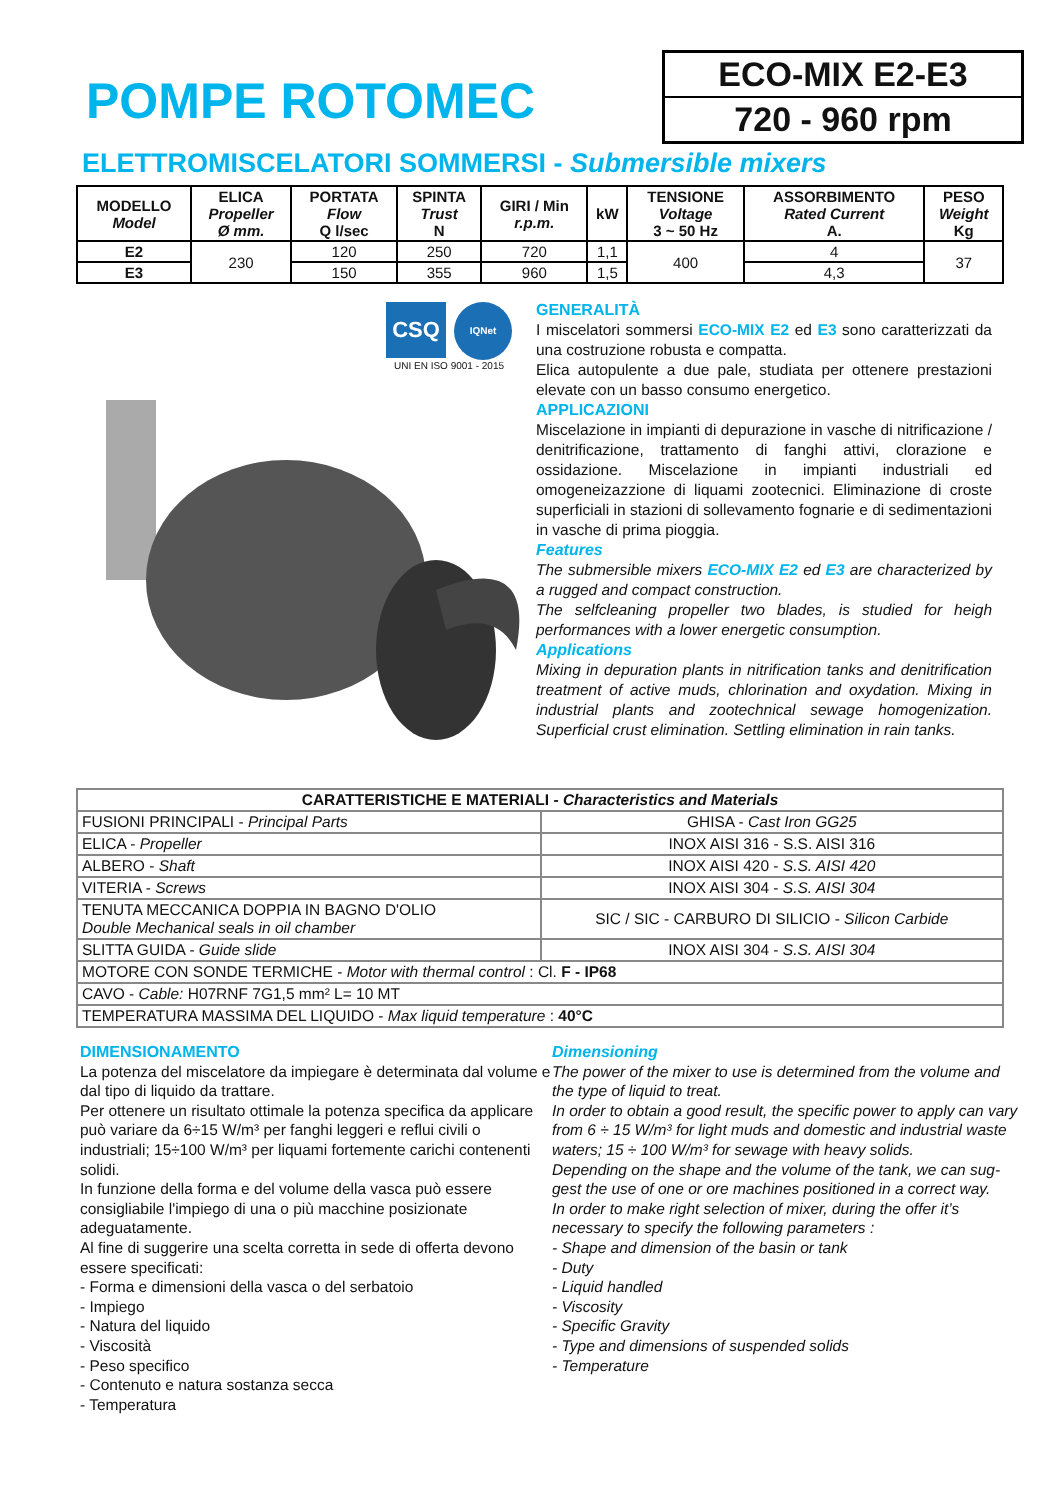POMPE ROTOMEC
ECO-MIX E2-E3
720 - 960 rpm
ELETTROMISCELATORI SOMMERSI - Submersible mixers
| MODELLO Model | ELICA Propeller Ø mm. | PORTATA Flow Q l/sec | SPINTA Trust N | GIRI / Min r.p.m. | kW | TENSIONE Voltage 3 ~ 50 Hz | ASSORBIMENTO Rated Current A. | PESO Weight Kg |
| --- | --- | --- | --- | --- | --- | --- | --- | --- |
| E2 | 230 | 120 | 250 | 720 | 1,1 | 400 | 4 | 37 |
| E3 | | 150 | 355 | 960 | 1,5 | | 4,3 | |
CSQ
IQNet
UNI EN ISO 9001 - 2015
GENERALITÀ
I miscelatori sommersi ECO-MIX E2 ed E3 sono caratterizzati da una costruzione robusta e compatta.
Elica autopulente a due pale, studiata per ottenere prestazioni elevate con un basso consumo energetico.
APPLICAZIONI
Miscelazione in impianti di depurazione in vasche di nitrificazione / denitrificazione, trattamento di fanghi attivi, clorazione e ossidazione. Miscelazione in impianti industriali ed omogeneizazzione di liquami zootecnici. Eliminazione di croste superficiali in stazioni di sollevamento fognarie e di sedimentazioni in vasche di prima pioggia.
Features
The submersible mixers ECO-MIX E2 ed E3 are characterized by a rugged and compact construction.
The selfcleaning propeller two blades, is studied for heigh performances with a lower energetic consumption.
Applications
Mixing in depuration plants in nitrification tanks and denitrification treatment of active muds, chlorination and oxydation. Mixing in industrial plants and zootechnical sewage homogenization. Superficial crust elimination. Settling elimination in rain tanks.
| CARATTERISTICHE E MATERIALI - Characteristics and Materials | |
| --- | --- |
| FUSIONI PRINCIPALI - Principal Parts | GHISA - Cast Iron GG25 |
| ELICA - Propeller | INOX AISI 316 - S.S. AISI 316 |
| ALBERO - Shaft | INOX AISI 420 - S.S. AISI 420 |
| VITERIA - Screws | INOX AISI 304 - S.S. AISI 304 |
| TENUTA MECCANICA DOPPIA IN BAGNO D'OLIO Double Mechanical seals in oil chamber | SIC / SIC - CARBURO DI SILICIO - Silicon Carbide |
| SLITTA GUIDA - Guide slide | INOX AISI 304 - S.S. AISI 304 |
| MOTORE CON SONDE TERMICHE - Motor with thermal control : Cl. F - IP68 | |
| CAVO - Cable: H07RNF 7G1,5 mm² L= 10 MT | |
| TEMPERATURA MASSIMA DEL LIQUIDO - Max liquid temperature : 40°C | |
DIMENSIONAMENTO
La potenza del miscelatore da impiegare è determinata dal volume e dal tipo di liquido da trattare.
Per ottenere un risultato ottimale la potenza specifica da applicare può variare da 6÷15 W/m³ per fanghi leggeri e reflui civili o industriali; 15÷100 W/m³ per liquami fortemente carichi contenenti solidi.
In funzione della forma e del volume della vasca può essere consigliabile l'impiego di una o più macchine posizionate adeguatamente.
Al fine di suggerire una scelta corretta in sede di offerta devono essere specificati:
- Forma e dimensioni della vasca o del serbatoio
- Impiego
- Natura del liquido
- Viscosità
- Peso specifico
- Contenuto e natura sostanza secca
- Temperatura
Dimensioning
The power of the mixer to use is determined from the volume and the type of liquid to treat.
In order to obtain a good result, the specific power to apply can vary from 6 ÷ 15 W/m³ for light muds and domestic and industrial waste waters; 15 ÷ 100 W/m³ for sewage with heavy solids.
Depending on the shape and the volume of the tank, we can sug- gest the use of one or ore machines positioned in a correct way.
In order to make right selection of mixer, during the offer it’s necessary to specify the following parameters :
- Shape and dimension of the basin or tank
- Duty
- Liquid handled
- Viscosity
- Specific Gravity
- Type and dimensions of suspended solids
- Temperature